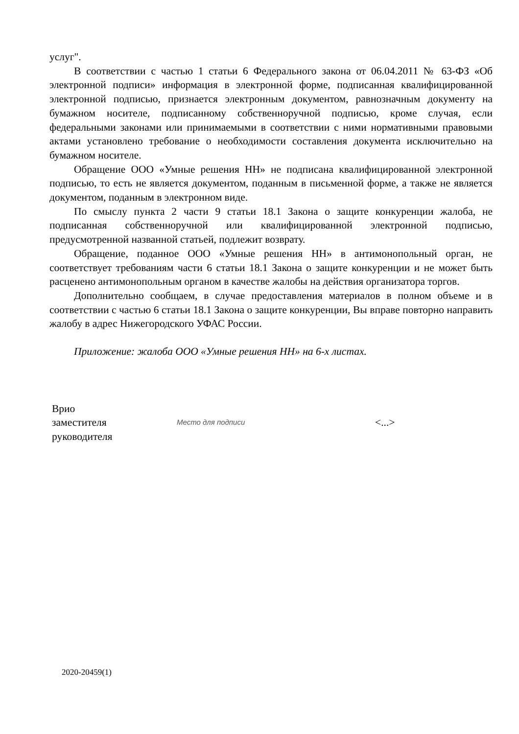услуг".
В соответствии с частью 1 статьи 6 Федерального закона от 06.04.2011 № 63-ФЗ «Об электронной подписи» информация в электронной форме, подписанная квалифицированной электронной подписью, признается электронным документом, равнозначным документу на бумажном носителе, подписанному собственноручной подписью, кроме случая, если федеральными законами или принимаемыми в соответствии с ними нормативными правовыми актами установлено требование о необходимости составления документа исключительно на бумажном носителе.
Обращение ООО «Умные решения НН» не подписана квалифицированной электронной подписью, то есть не является документом, поданным в письменной форме, а также не является документом, поданным в электронном виде.
По смыслу пункта 2 части 9 статьи 18.1 Закона о защите конкуренции жалоба, не подписанная собственноручной или квалифицированной электронной подписью, предусмотренной названной статьей, подлежит возврату.
Обращение, поданное ООО «Умные решения НН» в антимонопольный орган, не соответствует требованиям части 6 статьи 18.1 Закона о защите конкуренции и не может быть расценено антимонопольным органом в качестве жалобы на действия организатора торгов.
Дополнительно сообщаем, в случае предоставления материалов в полном объеме и в соответствии с частью 6 статьи 18.1 Закона о защите конкуренции, Вы вправе повторно направить жалобу в адрес Нижегородского УФАС России.
Приложение: жалоба ООО «Умные решения НН» на 6-х листах.
Врио
заместителя
руководителя
Место для подписи
<...>
2020-20459(1)